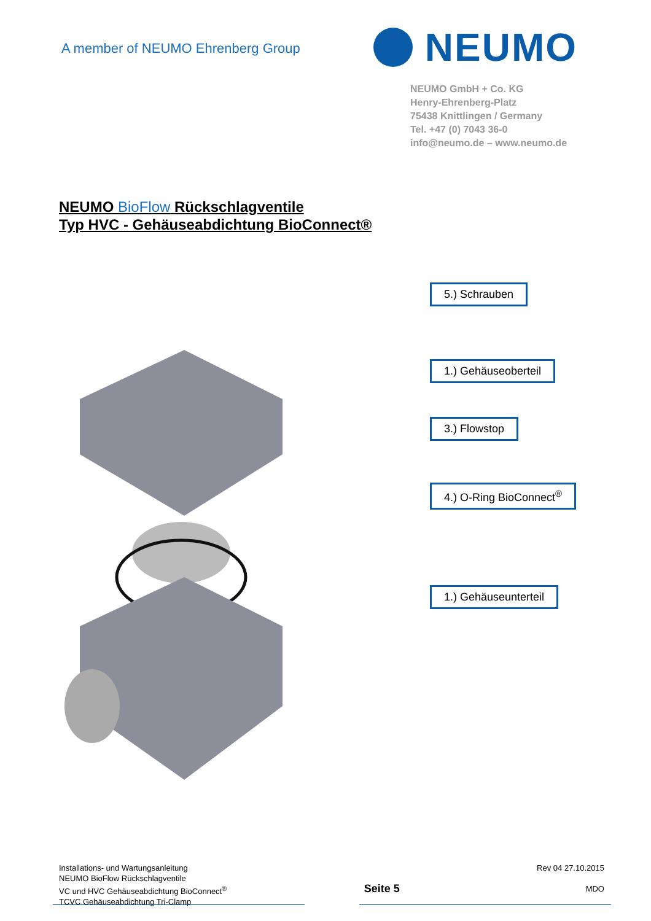A member of NEUMO Ehrenberg Group
NEUMO
NEUMO GmbH + Co. KG
Henry-Ehrenberg-Platz
75438 Knittlingen / Germany
Tel. +47 (0) 7043 36-0
info@neumo.de – www.neumo.de
NEUMO BioFlow Rückschlagventile
Typ HVC - Gehäuseabdichtung BioConnect®
5.) Schrauben
1.) Gehäuseoberteil
3.) Flowstop
4.) O-Ring BioConnect<sup>®</sup>
1.) Gehäuseunterteil
Installations- und Wartungsanleitung
NEUMO BioFlow Rückschlagventile
VC und HVC Gehäuseabdichtung BioConnect<sup>®</sup>
TCVC Gehäuseabdichtung Tri-Clamp
Seite 5
Rev 04 27.10.2015
MDO